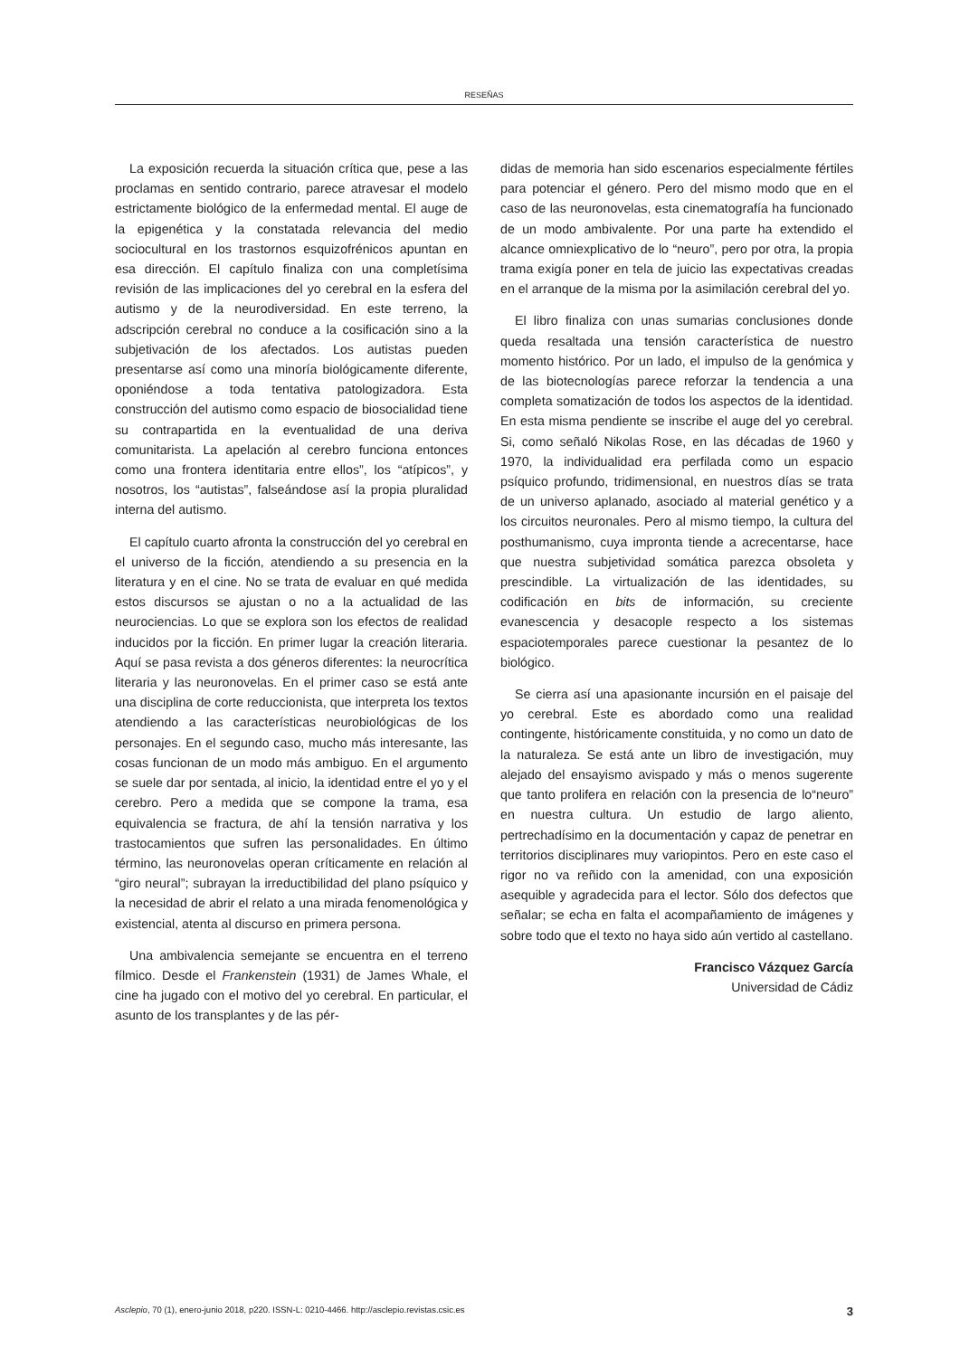RESEÑAS
La exposición recuerda la situación crítica que, pese a las proclamas en sentido contrario, parece atravesar el modelo estrictamente biológico de la enfermedad mental. El auge de la epigenética y la constatada relevancia del medio sociocultural en los trastornos esquizofrénicos apuntan en esa dirección. El capítulo finaliza con una completísima revisión de las implicaciones del yo cerebral en la esfera del autismo y de la neurodiversidad. En este terreno, la adscripción cerebral no conduce a la cosificación sino a la subjetivación de los afectados. Los autistas pueden presentarse así como una minoría biológicamente diferente, oponiéndose a toda tentativa patologizadora. Esta construcción del autismo como espacio de biosocialidad tiene su contrapartida en la eventualidad de una deriva comunitarista. La apelación al cerebro funciona entonces como una frontera identitaria entre ellos”, los “atípicos”, y nosotros, los “autistas”, falseándose así la propia pluralidad interna del autismo.
El capítulo cuarto afronta la construcción del yo cerebral en el universo de la ficción, atendiendo a su presencia en la literatura y en el cine. No se trata de evaluar en qué medida estos discursos se ajustan o no a la actualidad de las neurociencias. Lo que se explora son los efectos de realidad inducidos por la ficción. En primer lugar la creación literaria. Aquí se pasa revista a dos géneros diferentes: la neurocrítica literaria y las neuronovelas. En el primer caso se está ante una disciplina de corte reduccionista, que interpreta los textos atendiendo a las características neurobiológicas de los personajes. En el segundo caso, mucho más interesante, las cosas funcionan de un modo más ambiguo. En el argumento se suele dar por sentada, al inicio, la identidad entre el yo y el cerebro. Pero a medida que se compone la trama, esa equivalencia se fractura, de ahí la tensión narrativa y los trastocamientos que sufren las personalidades. En último término, las neuronovelas operan críticamente en relación al “giro neural”; subrayan la irreductibilidad del plano psíquico y la necesidad de abrir el relato a una mirada fenomenológica y existencial, atenta al discurso en primera persona.
Una ambivalencia semejante se encuentra en el terreno fílmico. Desde el Frankenstein (1931) de James Whale, el cine ha jugado con el motivo del yo cerebral. En particular, el asunto de los transplantes y de las pér-
didas de memoria han sido escenarios especialmente fértiles para potenciar el género. Pero del mismo modo que en el caso de las neuronovelas, esta cinematografía ha funcionado de un modo ambivalente. Por una parte ha extendido el alcance omniexplicativo de lo “neuro”, pero por otra, la propia trama exigía poner en tela de juicio las expectativas creadas en el arranque de la misma por la asimilación cerebral del yo.
El libro finaliza con unas sumarias conclusiones donde queda resaltada una tensión característica de nuestro momento histórico. Por un lado, el impulso de la genómica y de las biotecnologías parece reforzar la tendencia a una completa somatización de todos los aspectos de la identidad. En esta misma pendiente se inscribe el auge del yo cerebral. Si, como señaló Nikolas Rose, en las décadas de 1960 y 1970, la individualidad era perfilada como un espacio psíquico profundo, tridimensional, en nuestros días se trata de un universo aplanado, asociado al material genético y a los circuitos neuronales. Pero al mismo tiempo, la cultura del posthumanismo, cuya impronta tiende a acrecentarse, hace que nuestra subjetividad somática parezca obsoleta y prescindible. La virtualización de las identidades, su codificación en bits de información, su creciente evanescencia y desacople respecto a los sistemas espaciotemporales parece cuestionar la pesantez de lo biológico.
Se cierra así una apasionante incursión en el paisaje del yo cerebral. Este es abordado como una realidad contingente, históricamente constituida, y no como un dato de la naturaleza. Se está ante un libro de investigación, muy alejado del ensayismo avispado y más o menos sugerente que tanto prolifera en relación con la presencia de lo“neuro” en nuestra cultura. Un estudio de largo aliento, pertrechadísimo en la documentación y capaz de penetrar en territorios disciplinares muy variopintos. Pero en este caso el rigor no va reñido con la amenidad, con una exposición asequible y agradecida para el lector. Sólo dos defectos que señalar; se echa en falta el acompañamiento de imágenes y sobre todo que el texto no haya sido aún vertido al castellano.
Francisco Vázquez García
Universidad de Cádiz
Asclepio, 70 (1), enero-junio 2018, p220. ISSN-L: 0210-4466. http://asclepio.revistas.csic.es 3